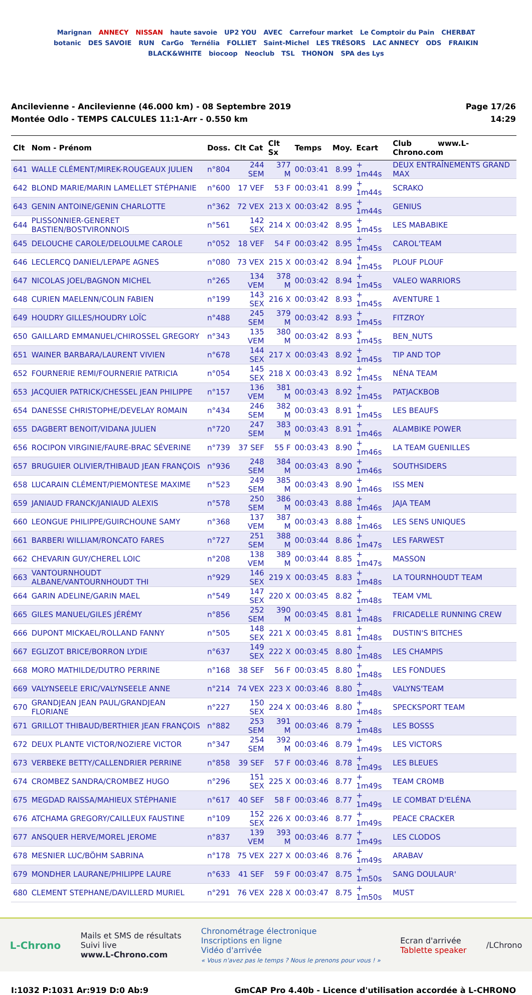Marignan ANNECY NISSAN haute savoie UP2 YOU AVEC Carrefour market Le Comptoir du Pain CHERBAT botanic DES SAVOIE RUN CarGo Ternélia FOLLIET Saint-Michel LES TRÉSORS LAC ANNECY ODS FRAIKIN BLACK&WHITE biocoop Neoclub TSL THONON SPA des Lys
Ancilevienne - Ancilevienne (46.000 km) - 08 Septembre 2019
Montée Odlo - TEMPS CALCULES 11:1-Arr - 0.550 km
Page 17/26
14:29
| Clt | Nom - Prénom | Doss. | Clt Cat | Clt Sx | Temps | Moy. | Ecart | Club www.L-Chrono.com |
| --- | --- | --- | --- | --- | --- | --- | --- | --- |
| 641 | WALLE CLÉMENT/MIREK-ROUGEAUX JULIEN | n°804 | 244 SEM | 377 M | 00:03:41 | 8.99 | + 1m44s | DEUX ENTRAÎNEMENTS GRAND MAX |
| 642 | BLOND MARIE/MARIN LAMELLET STÉPHANIE | n°600 | 17 VEF | 53 F | 00:03:41 | 8.99 | + 1m44s | SCRAKO |
| 643 | GENIN ANTOINE/GENIN CHARLOTTE | n°362 | 72 VEX | 213 X | 00:03:42 | 8.95 | + 1m44s | GENIUS |
| 644 | PLISSONNIER-GENERET BASTIEN/BOSTVIRONNOIS | n°561 | 142 SEX | 214 X | 00:03:42 | 8.95 | + 1m45s | LES MABABIKE |
| 645 | DELOUCHE CAROLE/DELOULME CAROLE | n°052 | 18 VEF | 54 F | 00:03:42 | 8.95 | + 1m45s | CAROL'TEAM |
| 646 | LECLERCQ DANIEL/LEPAPE AGNES | n°080 | 73 VEX | 215 X | 00:03:42 | 8.94 | + 1m45s | PLOUF PLOUF |
| 647 | NICOLAS JOEL/BAGNON MICHEL | n°265 | 134 VEM | 378 M | 00:03:42 | 8.94 | + 1m45s | VALEO WARRIORS |
| 648 | CURIEN MAELENN/COLIN FABIEN | n°199 | 143 SEX | 216 X | 00:03:42 | 8.93 | + 1m45s | AVENTURE 1 |
| 649 | HOUDRY GILLES/HOUDRY LOÏC | n°488 | 245 SEM | 379 M | 00:03:42 | 8.93 | + 1m45s | FITZROY |
| 650 | GAILLARD EMMANUEL/CHIROSSEL GREGORY | n°343 | 135 VEM | 380 M | 00:03:42 | 8.93 | + 1m45s | BEN_NUTS |
| 651 | WAINER BARBARA/LAURENT VIVIEN | n°678 | 144 SEX | 217 X | 00:03:43 | 8.92 | + 1m45s | TIP AND TOP |
| 652 | FOURNERIE REMI/FOURNERIE PATRICIA | n°054 | 145 SEX | 218 X | 00:03:43 | 8.92 | + 1m45s | NÉNA TEAM |
| 653 | JACQUIER PATRICK/CHESSEL JEAN PHILIPPE | n°157 | 136 VEM | 381 M | 00:03:43 | 8.92 | + 1m45s | PATJACKBOB |
| 654 | DANESSE CHRISTOPHE/DEVELAY ROMAIN | n°434 | 246 SEM | 382 M | 00:03:43 | 8.91 | + 1m45s | LES BEAUFS |
| 655 | DAGBERT BENOIT/VIDANA JULIEN | n°720 | 247 SEM | 383 M | 00:03:43 | 8.91 | + 1m46s | ALAMBIKE POWER |
| 656 | ROCIPON VIRGINIE/FAURE-BRAC SÉVERINE | n°739 | 37 SEF | 55 F | 00:03:43 | 8.90 | + 1m46s | LA TEAM GUENILLES |
| 657 | BRUGUIER OLIVIER/THIBAUD JEAN FRANÇOIS | n°936 | 248 SEM | 384 M | 00:03:43 | 8.90 | + 1m46s | SOUTHSIDERS |
| 658 | LUCARAIN CLÉMENT/PIEMONTESE MAXIME | n°523 | 249 SEM | 385 M | 00:03:43 | 8.90 | + 1m46s | ISS MEN |
| 659 | JANIAUD FRANCK/JANIAUD ALEXIS | n°578 | 250 SEM | 386 M | 00:03:43 | 8.88 | + 1m46s | JAJA TEAM |
| 660 | LEONGUE PHILIPPE/GUIRCHOUNE SAMY | n°368 | 137 VEM | 387 M | 00:03:43 | 8.88 | + 1m46s | LES SENS UNIQUES |
| 661 | BARBERI WILLIAM/RONCATO FARES | n°727 | 251 SEM | 388 M | 00:03:44 | 8.86 | + 1m47s | LES FARWEST |
| 662 | CHEVARIN GUY/CHEREL LOIC | n°208 | 138 VEM | 389 M | 00:03:44 | 8.85 | + 1m47s | MASSON |
| 663 | VANTOURNHOUDT ALBANE/VANTOURNHOUDT THI | n°929 | 146 SEX | 219 X | 00:03:45 | 8.83 | + 1m48s | LA TOURNHOUDT TEAM |
| 664 | GARIN ADELINE/GARIN MAEL | n°549 | 147 SEX | 220 X | 00:03:45 | 8.82 | + 1m48s | TEAM VML |
| 665 | GILES MANUEL/GILES JÉRÉMY | n°856 | 252 SEM | 390 M | 00:03:45 | 8.81 | + 1m48s | FRICADELLE RUNNING CREW |
| 666 | DUPONT MICKAEL/ROLLAND FANNY | n°505 | 148 SEX | 221 X | 00:03:45 | 8.81 | + 1m48s | DUSTIN'S BITCHES |
| 667 | EGLIZOT BRICE/BORRON LYDIE | n°637 | 149 SEX | 222 X | 00:03:45 | 8.80 | + 1m48s | LES CHAMPIS |
| 668 | MORO MATHILDE/DUTRO PERRINE | n°168 | 38 SEF | 56 F | 00:03:45 | 8.80 | + 1m48s | LES FONDUES |
| 669 | VALYNSEELE ERIC/VALYNSEELE ANNE | n°214 | 74 VEX | 223 X | 00:03:46 | 8.80 | + 1m48s | VALYNS'TEAM |
| 670 | GRANDJEAN JEAN PAUL/GRANDJEAN FLORIANE | n°227 | 150 SEX | 224 X | 00:03:46 | 8.80 | + 1m48s | SPECKSPORT TEAM |
| 671 | GRILLOT THIBAUD/BERTHIER JEAN FRANÇOIS | n°882 | 253 SEM | 391 M | 00:03:46 | 8.79 | + 1m48s | LES BOSSS |
| 672 | DEUX PLANTE VICTOR/NOZIERE VICTOR | n°347 | 254 SEM | 392 M | 00:03:46 | 8.79 | + 1m49s | LES VICTORS |
| 673 | VERBEKE BETTY/CALLENDRIER PERRINE | n°858 | 39 SEF | 57 F | 00:03:46 | 8.78 | + 1m49s | LES BLEUES |
| 674 | CROMBEZ SANDRA/CROMBEZ HUGO | n°296 | 151 SEX | 225 X | 00:03:46 | 8.77 | + 1m49s | TEAM CROMB |
| 675 | MEGDAD RAISSA/MAHIEUX STÉPHANIE | n°617 | 40 SEF | 58 F | 00:03:46 | 8.77 | + 1m49s | LE COMBAT D'ELÉNA |
| 676 | ATCHAMA GREGORY/CAILLEUX FAUSTINE | n°109 | 152 SEX | 226 X | 00:03:46 | 8.77 | + 1m49s | PEACE CRACKER |
| 677 | ANSQUER HERVE/MOREL JEROME | n°837 | 139 VEM | 393 M | 00:03:46 | 8.77 | + 1m49s | LES CLODOS |
| 678 | MESNIER LUC/BÖHM SABRINA | n°178 | 75 VEX | 227 X | 00:03:46 | 8.76 | + 1m49s | ARABAV |
| 679 | MONDHER LAURANE/PHILIPPE LAURE | n°633 | 41 SEF | 59 F | 00:03:47 | 8.75 | + 1m50s | SANG DOULAUR' |
| 680 | CLEMENT STEPHANE/DAVILLERD MURIEL | n°291 | 76 VEX | 228 X | 00:03:47 | 8.75 | + 1m50s | MUST |
L-Chrono
Mails et SMS de résultats
Suivi live
www.L-Chrono.com
Chronométrage électronique
Inscriptions en ligne
Vidéo d'arrivée
« Vous n'avez pas le temps ? Nous le prenons pour vous ! »
Ecran d'arrivée
Tablette speaker
/LChrono
I:1032 P:1031 Ar:919 D:0 Ab:9 GmCAP Pro 4.40b - Licence d'utilisation accordée à L-CHRONO